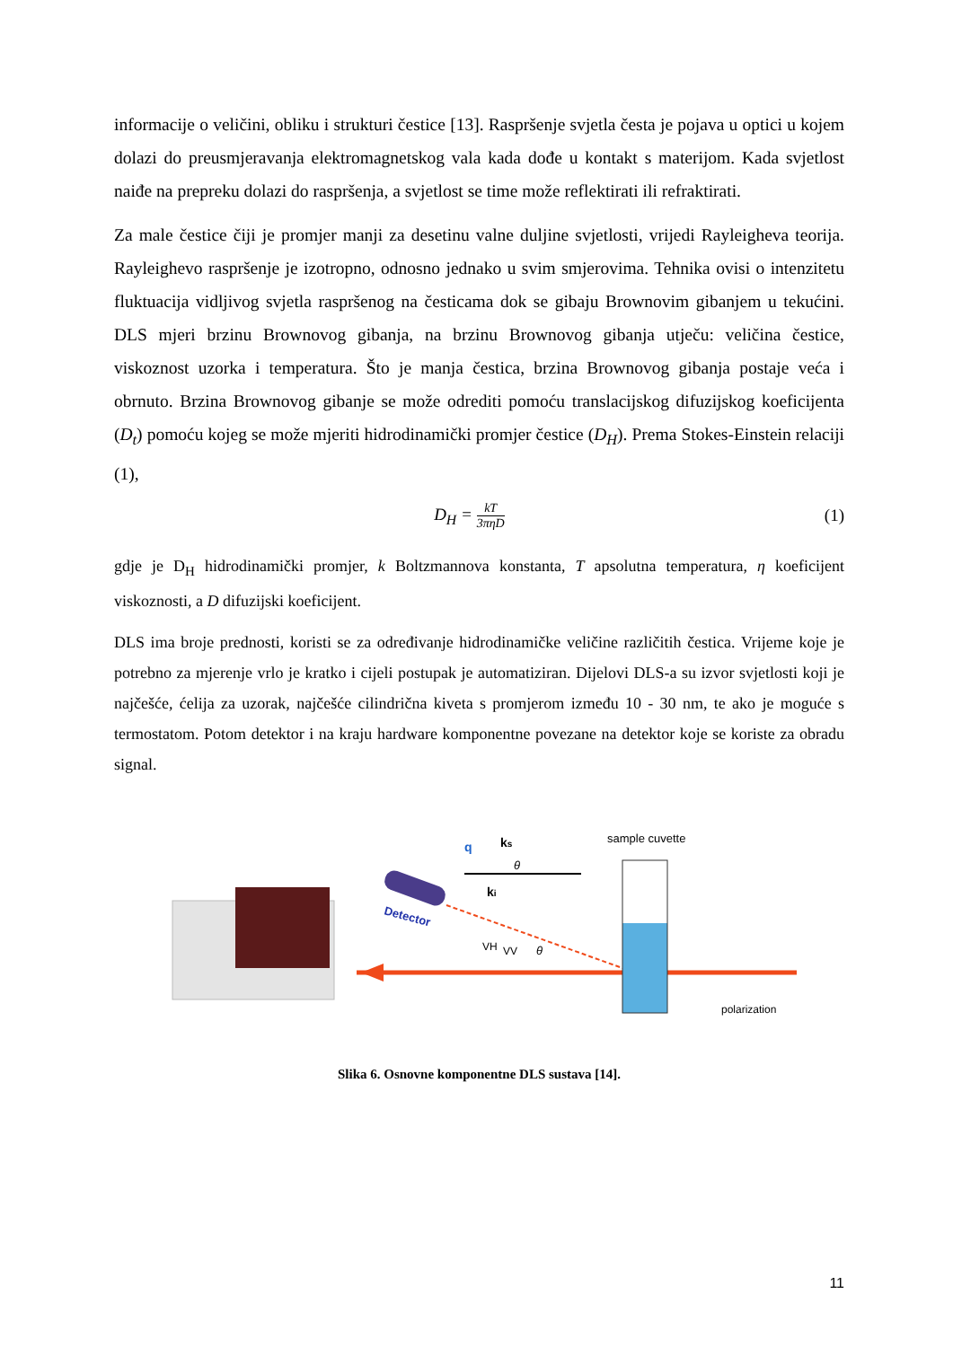informacije o veličini, obliku i strukturi čestice [13]. Raspršenje svjetla česta je pojava u optici u kojem dolazi do preusmjeravanja elektromagnetskog vala kada dođe u kontakt s materijom. Kada svjetlost naiđe na prepreku dolazi do raspršenja, a svjetlost se time može reflektirati ili refraktirati.
Za male čestice čiji je promjer manji za desetinu valne duljine svjetlosti, vrijedi Rayleigheva teorija. Rayleighevo raspršenje je izotropno, odnosno jednako u svim smjerovima. Tehnika ovisi o intenzitetu fluktuacija vidljivog svjetla raspršenog na česticama dok se gibaju Brownovim gibanjem u tekućini. DLS mjeri brzinu Brownovog gibanja, na brzinu Brownovog gibanja utječu: veličina čestice, viskoznost uzorka i temperatura. Što je manja čestica, brzina Brownovog gibanja postaje veća i obrnuto. Brzina Brownovog gibanje se može odrediti pomoću translacijskog difuzijskog koeficijenta (D<sub>t</sub>) pomoću kojeg se može mjeriti hidrodinamički promjer čestice (D<sub>H</sub>). Prema Stokes-Einstein relaciji (1),
D<sub>H</sub> = kT 3πηD
(1)
gdje je D<sub>H</sub> hidrodinamički promjer, k Boltzmannova konstanta, T apsolutna temperatura, η koeficijent viskoznosti, a D difuzijski koeficijent.
DLS ima broje prednosti, koristi se za određivanje hidrodinamičke veličine različitih čestica. Vrijeme koje je potrebno za mjerenje vrlo je kratko i cijeli postupak je automatiziran. Dijelovi DLS-a su izvor svjetlosti koji je najčešće, ćelija za uzorak, najčešće cilindrična kiveta s promjerom između 10 - 30 nm, te ako je moguće s termostatom. Potom detektor i na kraju hardware komponentne povezane na detektor koje se koriste za obradu signal.
Detector
ks
q
ki
VH
VV
θ
θ
sample cuvette
polarization
Slika 6. Osnovne komponentne DLS sustava [14].
11